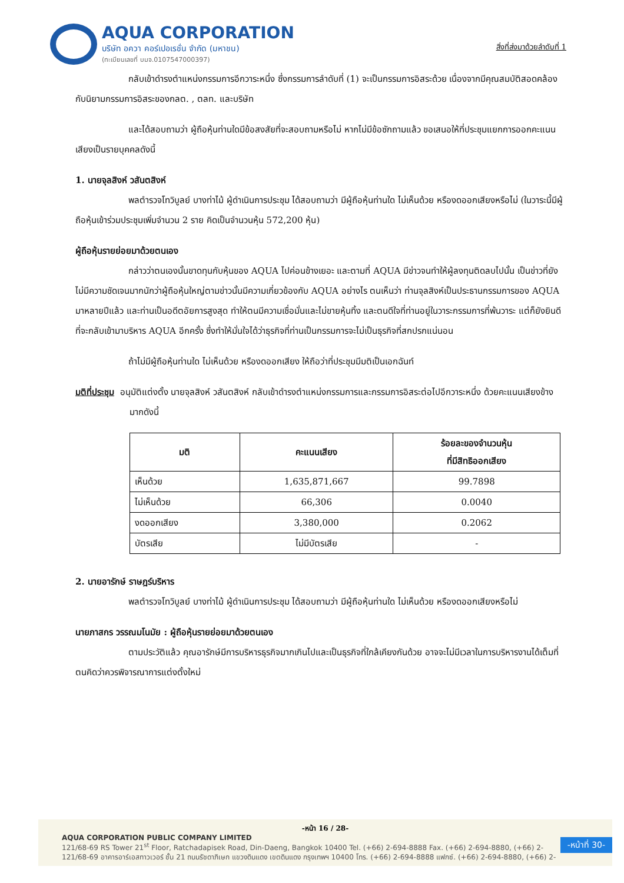AQUA CORPORATION
บริษัท อควา คอร์เปอเรชั่น จำกัด (มหาชน)
(ทะเบียนเลขที่ บมจ.0107547000397)
สิ่งที่ส่งมาด้วยลำดับที่ 1
กลับเข้าดำรงตำแหน่งกรรมการอีกวาระหนึ่ง ซึ่งกรรมการลำดับที่ (1) จะเป็นกรรมการอิสระด้วย เนื่องจากมีคุณสมบัติสอดคล้องกับนิยามกรรมการอิสระของกลต. , ตลท. และบริษัท
และได้สอบถามว่า ผู้ถือหุ้นท่านใดมีข้อสงสัยที่จะสอบถามหรือไม่ หากไม่มีข้อซักถามแล้ว ขอเสนอให้ที่ประชุมแยกการออกคะแนนเสียงเป็นรายบุคคลดังนี้
1. นายจุลสิงห์ วสันตสิงห์
พลตำรวจโทวิบูลย์ บางท่าไม้ ผู้ดำเนินการประชุม ได้สอบถามว่า มีผู้ถือหุ้นท่านใด ไม่เห็นด้วย หรืองดออกเสียงหรือไม่ (ในวาระนี้มีผู้ถือหุ้นเข้าร่วมประชุมเพิ่มจำนวน 2 ราย คิดเป็นจำนวนหุ้น 572,200 หุ้น)
ผู้ถือหุ้นรายย่อยมาด้วยตนเอง
กล่าวว่าตนเองนั้นขาดทุนกับหุ้นของ AQUA ไปค่อนข้างเยอะ และตามที่ AQUA มีข่าวจนทำให้ผู้ลงทุนติดลบไปนั้น เป็นข่าวที่ยังไม่มีความชัดเจนมากนักว่าผู้ถือหุ้นใหญ่ตามข่าวนั้นมีความเกี่ยวข้องกับ AQUA อย่างไร ตนเห็นว่า ท่านจุลสิงห์เป็นประธานกรรมการของ AQUA มาหลายปีแล้ว และท่านเป็นอดีตอัยการสูงสุด ทำให้ตนมีความเชื่อมั่นและไม่ขายหุ้นทิ้ง และตนดีใจที่ท่านอยู่ในวาระกรรมการที่พ้นวาระ แต่ก็ยังยินดีที่จะกลับเข้ามาบริหาร AQUA อีกครั้ง ซึ่งทำให้มั่นใจได้ว่าธุรกิจที่ท่านเป็นกรรมการจะไม่เป็นธุรกิจที่สกปรกแน่นอน
ถ้าไม่มีผู้ถือหุ้นท่านใด ไม่เห็นด้วย หรืองดออกเสียง ให้ถือว่าที่ประชุมมีมติเป็นเอกฉันท์
มติที่ประชุม อนุมัติแต่งตั้ง นายจุลสิงห์ วสันตสิงห์ กลับเข้าดำรงตำแหน่งกรรมการและกรรมการอิสระต่อไปอีกวาระหนึ่ง ด้วยคะแนนเสียงข้างมากดังนี้
| มติ | คะแนนเสียง | ร้อยละของจำนวนหุ้น ที่มีสิทธิออกเสียง |
| --- | --- | --- |
| เห็นด้วย | 1,635,871,667 | 99.7898 |
| ไม่เห็นด้วย | 66,306 | 0.0040 |
| งดออกเสียง | 3,380,000 | 0.2062 |
| บัตรเสีย | ไม่มีบัตรเสีย | - |
2. นายอารักษ์ ราษฎร์บริหาร
พลตำรวจโทวิบูลย์ บางท่าไม้ ผู้ดำเนินการประชุม ได้สอบถามว่า มีผู้ถือหุ้นท่านใด ไม่เห็นด้วย หรืองดออกเสียงหรือไม่
นายภาสกร วรรณมโนมัย : ผู้ถือหุ้นรายย่อยมาด้วยตนเอง
ตามประวัติแล้ว คุณอารักษ์มีการบริหารธุรกิจมากเกินไปและเป็นธุรกิจที่ใกล้เคียงกันด้วย อาจจะไม่มีเวลาในการบริหารงานได้เต็มที่ ตนคิดว่าควรพิจารณาการแต่งตั้งใหม่
-หน้า 16 / 28-
AQUA CORPORATION PUBLIC COMPANY LIMITED
121/68-69 RS Tower 21<sup>st</sup> Floor, Ratchadapisek Road, Din-Daeng, Bangkok 10400 Tel. (+66) 2-694-8888 Fax. (+66) 2-694-8880, (+66) 2-
121/68-69 อาคารอาร์เอสทาวเวอร์ ชั้น 21 ถนนรัชดาภิเษก แขวงดินแดง เขตดินแดง กรุงเทพฯ 10400 โทร. (+66) 2-694-8888 แฟกซ์. (+66) 2-694-8880, (+66) 2-
-หน้าที่ 30-